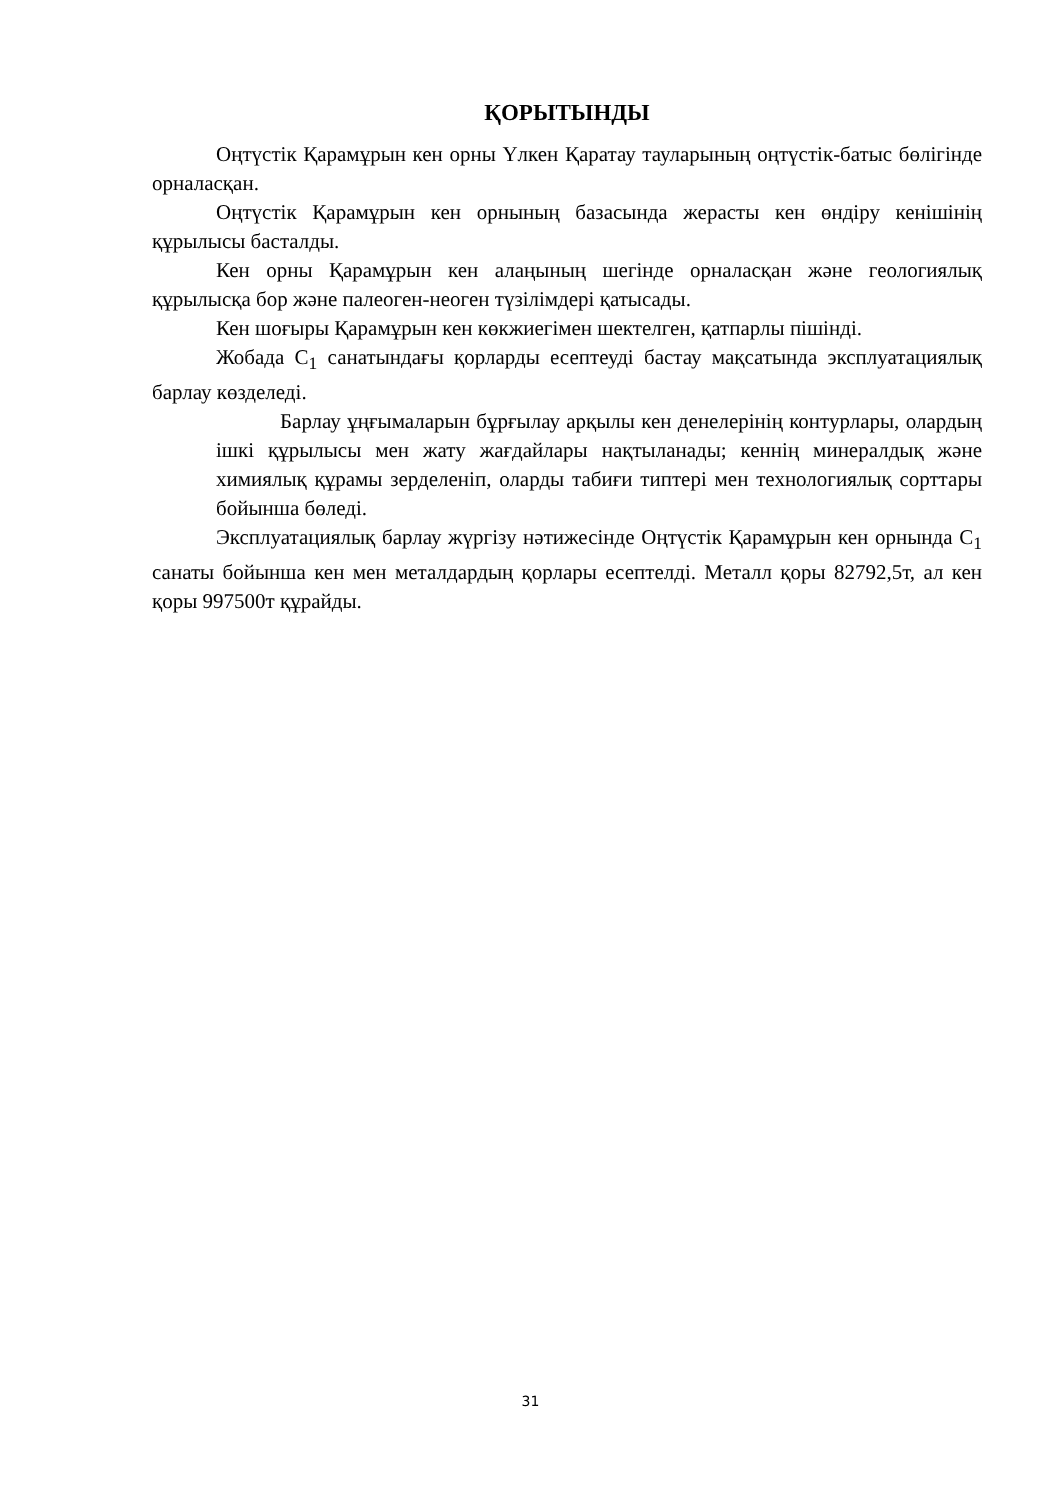ҚОРЫТЫНДЫ
Оңтүстік Қарамұрын кен орны Үлкен Қаратау тауларының оңтүстік-батыс бөлігінде орналасқан.
Оңтүстік Қарамұрын кен орнының базасында жерасты кен өндіру кенішінің құрылысы басталды.
Кен орны Қарамұрын кен алаңының шегінде орналасқан және геологиялық құрылысқа бор және палеоген-неоген түзілімдері қатысады.
Кен шоғыры Қарамұрын кен көкжиегімен шектелген, қатпарлы пішінді.
Жобада C<sub>1</sub> санатындағы қорларды есептеуді бастау мақсатында эксплуатациялық барлау көзделеді.
Барлау ұңғымаларын бұрғылау арқылы кен денелерінің контурлары, олардың ішкі құрылысы мен жату жағдайлары нақтыланады; кеннің минералдық және химиялық құрамы зерделеніп, оларды табиғи типтері мен технологиялық сорттары бойынша бөледі.
Эксплуатациялық барлау жүргізу нәтижесінде Оңтүстік Қарамұрын кен орнында C<sub>1</sub> санаты бойынша кен мен металдардың қорлары есептелді. Металл қоры 82792,5т, ал кен қоры 997500т құрайды.
31